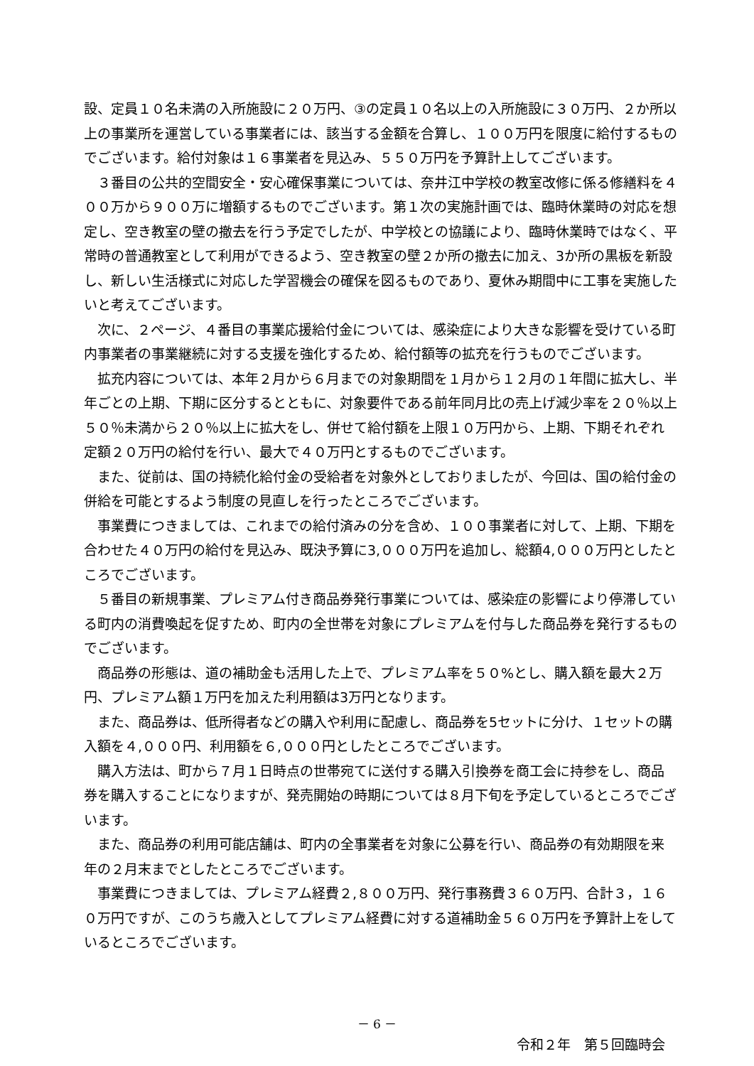設、定員１０名未満の入所施設に２０万円、③の定員１０名以上の入所施設に３０万円、２か所以上の事業所を運営している事業者には、該当する金額を合算し、１００万円を限度に給付するものでございます。給付対象は１６事業者を見込み、５５０万円を予算計上してございます。
３番目の公共的空間安全・安心確保事業については、奈井江中学校の教室改修に係る修繕料を４００万から９００万に増額するものでございます。第１次の実施計画では、臨時休業時の対応を想定し、空き教室の壁の撤去を行う予定でしたが、中学校との協議により、臨時休業時ではなく、平常時の普通教室として利用ができるよう、空き教室の壁２か所の撤去に加え、3か所の黒板を新設し、新しい生活様式に対応した学習機会の確保を図るものであり、夏休み期間中に工事を実施したいと考えてございます。
次に、２ページ、４番目の事業応援給付金については、感染症により大きな影響を受けている町内事業者の事業継続に対する支援を強化するため、給付額等の拡充を行うものでございます。
拡充内容については、本年２月から６月までの対象期間を１月から１２月の１年間に拡大し、半年ごとの上期、下期に区分するとともに、対象要件である前年同月比の売上げ減少率を２０％以上５０％未満から２０％以上に拡大をし、併せて給付額を上限１０万円から、上期、下期それぞれ定額２０万円の給付を行い、最大で４０万円とするものでございます。
また、従前は、国の持続化給付金の受給者を対象外としておりましたが、今回は、国の給付金の併給を可能とするよう制度の見直しを行ったところでございます。
事業費につきましては、これまでの給付済みの分を含め、１００事業者に対して、上期、下期を合わせた４０万円の給付を見込み、既決予算に3,０００万円を追加し、総額4,０００万円としたところでございます。
５番目の新規事業、プレミアム付き商品券発行事業については、感染症の影響により停滞している町内の消費喚起を促すため、町内の全世帯を対象にプレミアムを付与した商品券を発行するものでございます。
商品券の形態は、道の補助金も活用した上で、プレミアム率を５０%とし、購入額を最大２万円、プレミアム額１万円を加えた利用額は3万円となります。
また、商品券は、低所得者などの購入や利用に配慮し、商品券を5セットに分け、１セットの購入額を４,０００円、利用額を６,０００円としたところでございます。
購入方法は、町から７月１日時点の世帯宛てに送付する購入引換券を商工会に持参をし、商品券を購入することになりますが、発売開始の時期については８月下旬を予定しているところでございます。
また、商品券の利用可能店舗は、町内の全事業者を対象に公募を行い、商品券の有効期限を来年の２月末までとしたところでございます。
事業費につきましては、プレミアム経費２,８００万円、発行事務費３６０万円、合計３，１６０万円ですが、このうち歳入としてプレミアム経費に対する道補助金５６０万円を予算計上をしているところでございます。
－ 6 －
令和２年　第５回臨時会